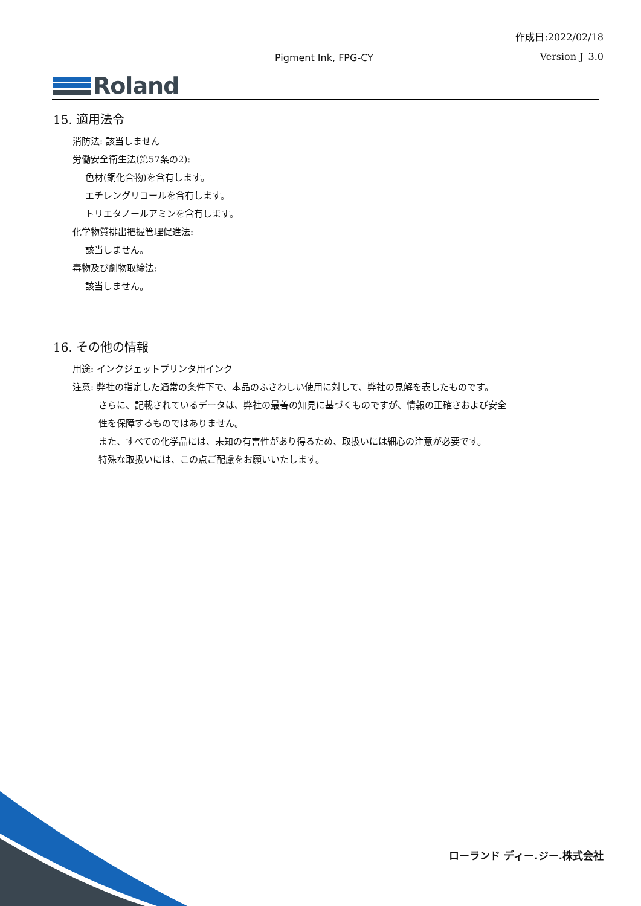作成日:2022/02/18
Pigment Ink, FPG-CY Version J_3.0
Roland
15. 適用法令
消防法: 該当しません
労働安全衛生法(第57条の2):
色材(銅化合物)を含有します。
エチレングリコールを含有します。
トリエタノールアミンを含有します。
化学物質排出把握管理促進法:
該当しません。
毒物及び劇物取締法:
該当しません。
16. その他の情報
用途: インクジェットプリンタ用インク
注意: 弊社の指定した通常の条件下で、本品のふさわしい使用に対して、弊社の見解を表したものです。
さらに、記載されているデータは、弊社の最善の知見に基づくものですが、情報の正確さおよび安全
性を保障するものではありません。
また、すべての化学品には、未知の有害性があり得るため、取扱いには細心の注意が必要です。
特殊な取扱いには、この点ご配慮をお願いいたします。
ローランド ディー.ジー.株式会社